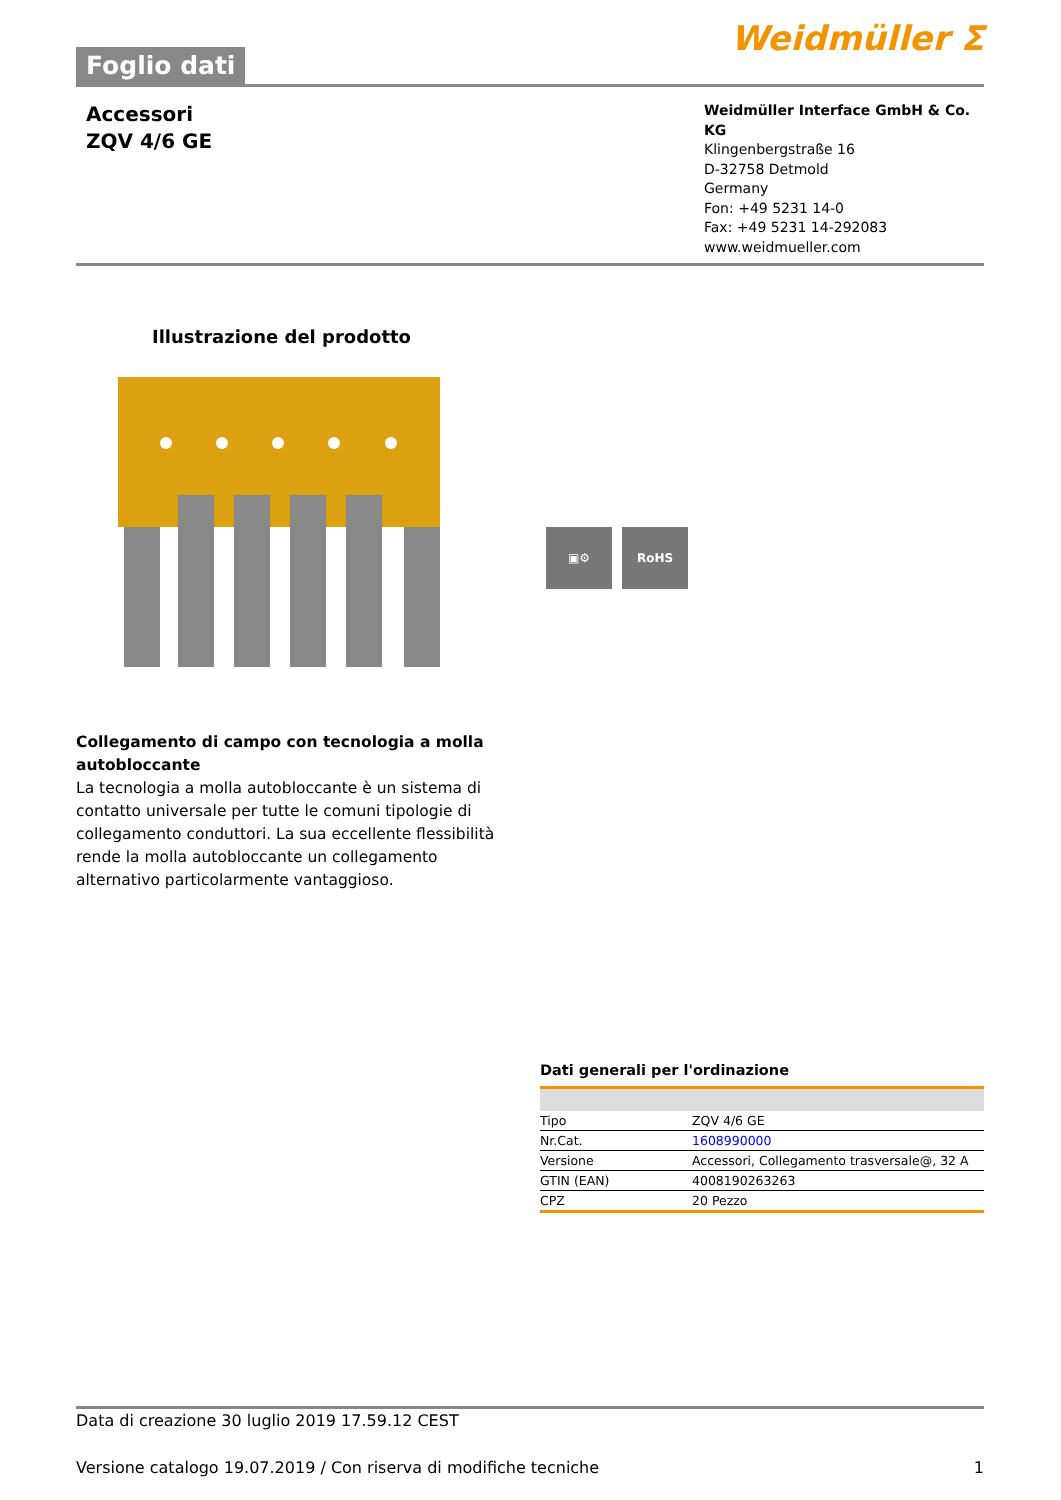Foglio dati
Weidmüller ⵉ
Accessori
ZQV 4/6 GE
Weidmüller Interface GmbH & Co. KG
Klingenbergstraße 16
D-32758 Detmold
Germany
Fon: +49 5231 14-0
Fax: +49 5231 14-292083
www.weidmueller.com
Illustrazione del prodotto
▣⚙ RoHS
Collegamento di campo con tecnologia a molla autobloccante
La tecnologia a molla autobloccante è un sistema di contatto universale per tutte le comuni tipologie di collegamento conduttori. La sua eccellente flessibilità rende la molla autobloccante un collegamento alternativo particolarmente vantaggioso.
Dati generali per l'ordinazione
| Tipo | ZQV 4/6 GE |
| Nr.Cat. | 1608990000 |
| Versione | Accessori, Collegamento trasversale@, 32 A |
| GTIN (EAN) | 4008190263263 |
| CPZ | 20 Pezzo |
Data di creazione 30 luglio 2019 17.59.12 CEST
Versione catalogo 19.07.2019 / Con riserva di modifiche tecniche 1